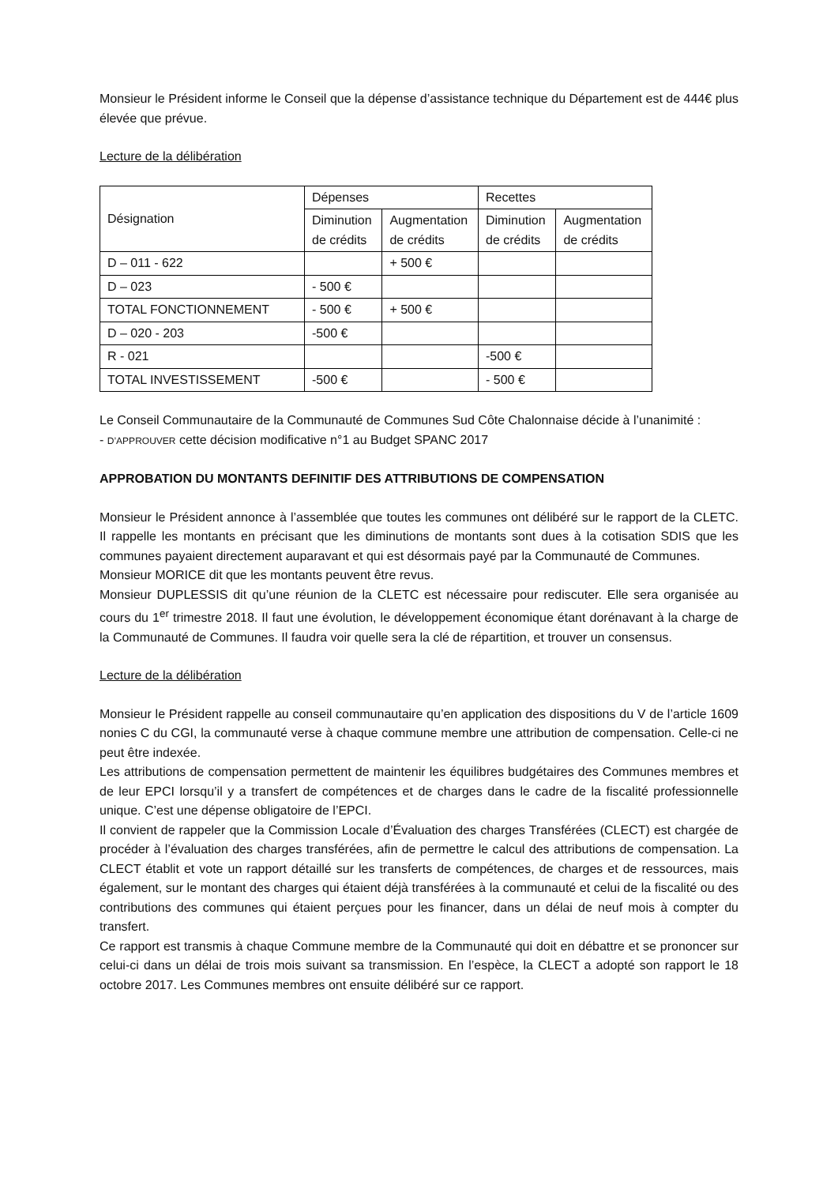Monsieur le Président informe le Conseil que la dépense d’assistance technique du Département est de 444€ plus élevée que prévue.
Lecture de la délibération
| Désignation | Dépenses | | Recettes | |
| | Diminution de crédits | Augmentation de crédits | Diminution de crédits | Augmentation de crédits |
| D – 011 - 622 | | + 500 € | | |
| D – 023 | - 500 € | | | |
| TOTAL FONCTIONNEMENT | - 500 € | + 500 € | | |
| D – 020 - 203 | -500 € | | | |
| R - 021 | | | -500 € | |
| TOTAL INVESTISSEMENT | -500 € | | - 500 € | |
Le Conseil Communautaire de la Communauté de Communes Sud Côte Chalonnaise décide à l’unanimité :
- D’APPROUVER cette décision modificative n°1 au Budget SPANC 2017
APPROBATION DU MONTANTS DEFINITIF DES ATTRIBUTIONS DE COMPENSATION
Monsieur le Président annonce à l’assemblée que toutes les communes ont délibéré sur le rapport de la CLETC. Il rappelle les montants en précisant que les diminutions de montants sont dues à la cotisation SDIS que les communes payaient directement auparavant et qui est désormais payé par la Communauté de Communes.
Monsieur MORICE dit que les montants peuvent être revus.
Monsieur DUPLESSIS dit qu’une réunion de la CLETC est nécessaire pour rediscuter. Elle sera organisée au cours du 1<sup>er</sup> trimestre 2018. Il faut une évolution, le développement économique étant dorénavant à la charge de la Communauté de Communes. Il faudra voir quelle sera la clé de répartition, et trouver un consensus.
Lecture de la délibération
Monsieur le Président rappelle au conseil communautaire qu’en application des dispositions du V de l’article 1609 nonies C du CGI, la communauté verse à chaque commune membre une attribution de compensation. Celle-ci ne peut être indexée.
Les attributions de compensation permettent de maintenir les équilibres budgétaires des Communes membres et de leur EPCI lorsqu’il y a transfert de compétences et de charges dans le cadre de la fiscalité professionnelle unique. C’est une dépense obligatoire de l’EPCI.
Il convient de rappeler que la Commission Locale d’Évaluation des charges Transférées (CLECT) est chargée de procéder à l’évaluation des charges transférées, afin de permettre le calcul des attributions de compensation. La CLECT établit et vote un rapport détaillé sur les transferts de compétences, de charges et de ressources, mais également, sur le montant des charges qui étaient déjà transférées à la communauté et celui de la fiscalité ou des contributions des communes qui étaient perçues pour les financer, dans un délai de neuf mois à compter du transfert.
Ce rapport est transmis à chaque Commune membre de la Communauté qui doit en débattre et se prononcer sur celui-ci dans un délai de trois mois suivant sa transmission. En l’espèce, la CLECT a adopté son rapport le 18 octobre 2017. Les Communes membres ont ensuite délibéré sur ce rapport.